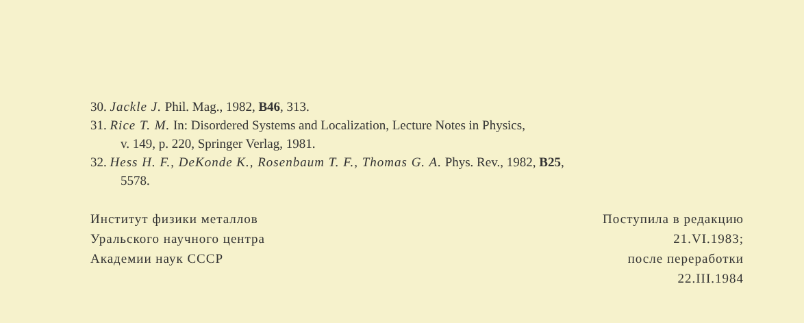30. Jackle J. Phil. Mag., 1982, B46, 313.
31. Rice T. M. In: Disordered Systems and Localization, Lecture Notes in Physics,
v. 149, p. 220, Springer Verlag, 1981.
32. Hess H. F., DeKonde K., Rosenbaum T. F., Thomas G. A. Phys. Rev., 1982, B25,
5578.
Институт физики металлов
Уральского научного центра
Академии наук СССР
Поступила в редакцию
21.VI.1983;
после переработки
22.III.1984